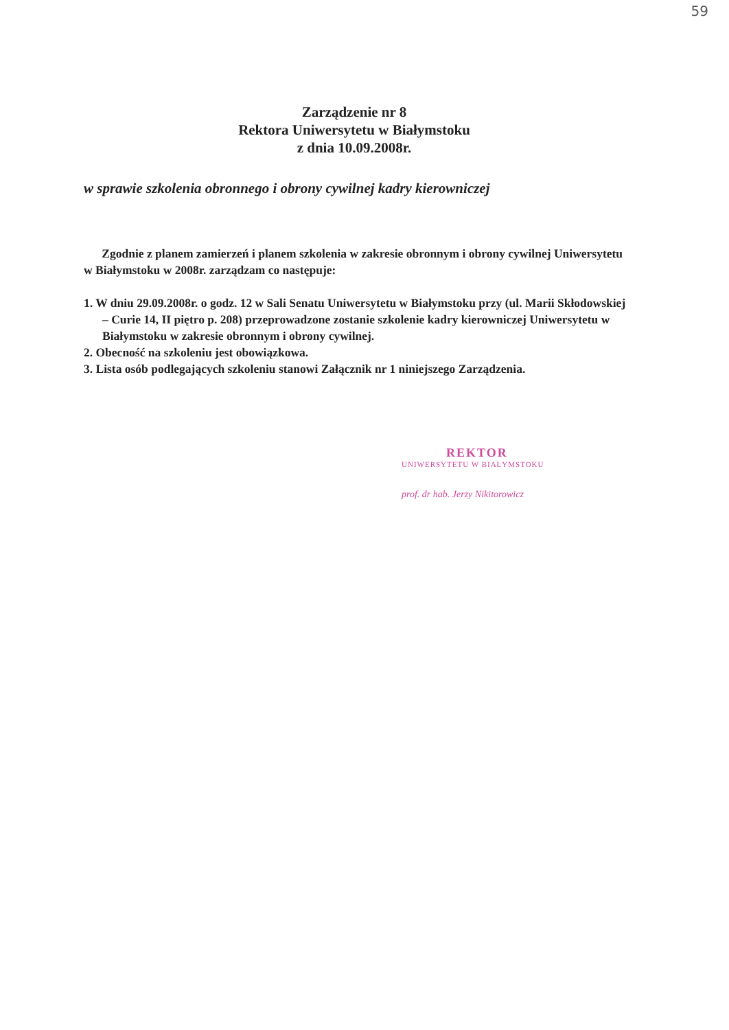59
Zarządzenie nr 8
Rektora Uniwersytetu w Białymstoku
z dnia 10.09.2008r.
w sprawie szkolenia obronnego i obrony cywilnej kadry kierowniczej
Zgodnie z planem zamierzeń i planem szkolenia w zakresie obronnym i obrony cywilnej Uniwersytetu w Białymstoku w 2008r. zarządzam co następuje:
1. W dniu 29.09.2008r. o godz. 12 w Sali Senatu Uniwersytetu w Białymstoku przy (ul. Marii Skłodowskiej – Curie 14, II piętro p. 208) przeprowadzone zostanie szkolenie kadry kierowniczej Uniwersytetu w Białymstoku w zakresie obronnym i obrony cywilnej.
2. Obecność na szkoleniu jest obowiązkowa.
3. Lista osób podlegających szkoleniu stanowi Załącznik nr 1 niniejszego Zarządzenia.
REKTOR
UNIWERSYTETU W BIAŁYMSTOKU
prof. dr hab. Jerzy Nikitorowicz